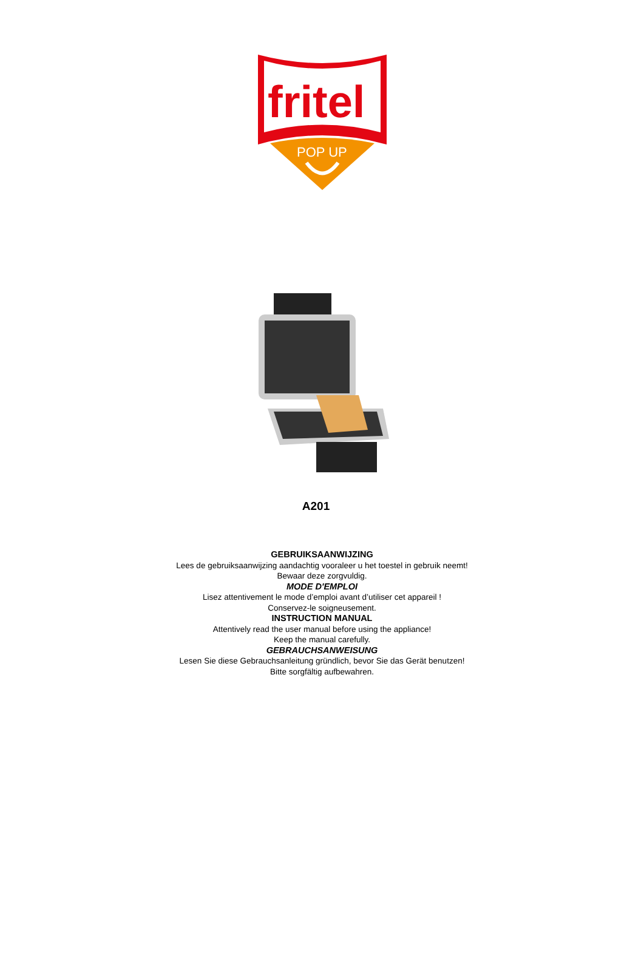fritel
POP UP
A201
GEBRUIKSAANWIJZING
Lees de gebruiksaanwijzing aandachtig vooraleer u het toestel in gebruik neemt!
Bewaar deze zorgvuldig.
MODE D'EMPLOI
Lisez attentivement le mode d’emploi avant d’utiliser cet appareil !
Conservez-le soigneusement.
INSTRUCTION MANUAL
Attentively read the user manual before using the appliance!
Keep the manual carefully.
GEBRAUCHSANWEISUNG
Lesen Sie diese Gebrauchsanleitung gründlich, bevor Sie das Gerät benutzen!
Bitte sorgfältig aufbewahren.